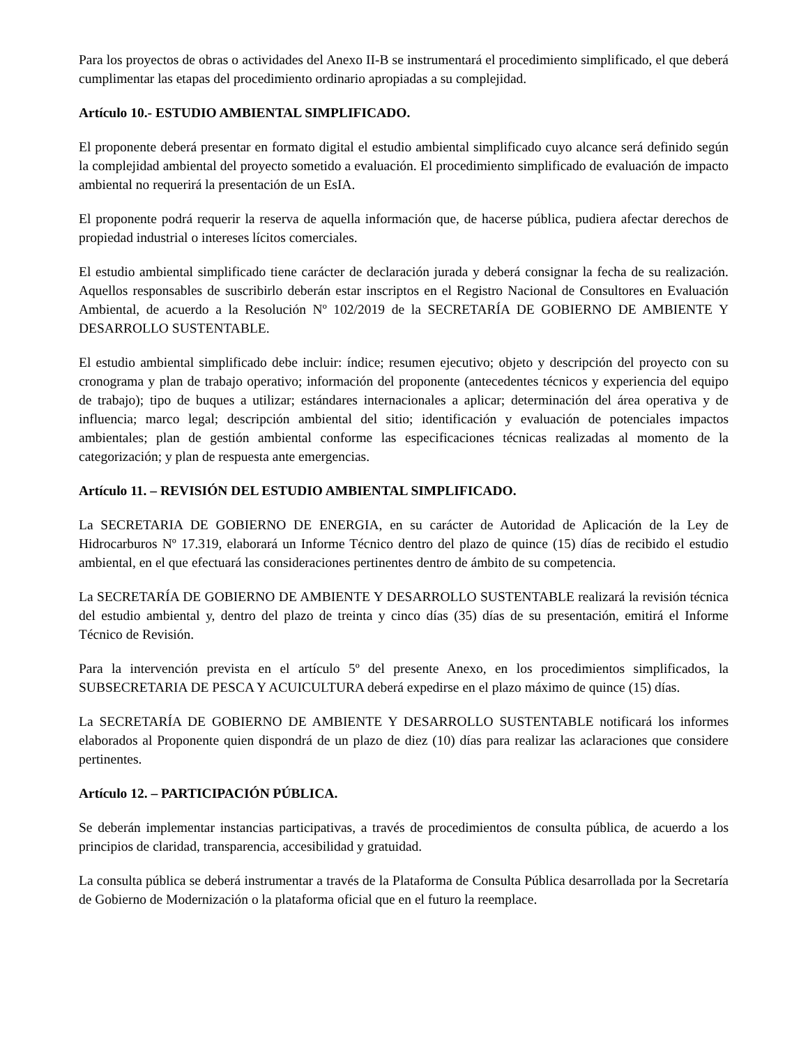Para los proyectos de obras o actividades del Anexo II-B se instrumentará el procedimiento simplificado, el que deberá cumplimentar las etapas del procedimiento ordinario apropiadas a su complejidad.
Artículo 10.- ESTUDIO AMBIENTAL SIMPLIFICADO.
El proponente deberá presentar en formato digital el estudio ambiental simplificado cuyo alcance será definido según la complejidad ambiental del proyecto sometido a evaluación. El procedimiento simplificado de evaluación de impacto ambiental no requerirá la presentación de un EsIA.
El proponente podrá requerir la reserva de aquella información que, de hacerse pública, pudiera afectar derechos de propiedad industrial o intereses lícitos comerciales.
El estudio ambiental simplificado tiene carácter de declaración jurada y deberá consignar la fecha de su realización. Aquellos responsables de suscribirlo deberán estar inscriptos en el Registro Nacional de Consultores en Evaluación Ambiental, de acuerdo a la Resolución Nº 102/2019 de la SECRETARÍA DE GOBIERNO DE AMBIENTE Y DESARROLLO SUSTENTABLE.
El estudio ambiental simplificado debe incluir: índice; resumen ejecutivo; objeto y descripción del proyecto con su cronograma y plan de trabajo operativo; información del proponente (antecedentes técnicos y experiencia del equipo de trabajo); tipo de buques a utilizar; estándares internacionales a aplicar; determinación del área operativa y de influencia; marco legal; descripción ambiental del sitio; identificación y evaluación de potenciales impactos ambientales; plan de gestión ambiental conforme las especificaciones técnicas realizadas al momento de la categorización; y plan de respuesta ante emergencias.
Artículo 11. – REVISIÓN DEL ESTUDIO AMBIENTAL SIMPLIFICADO.
La SECRETARIA DE GOBIERNO DE ENERGIA, en su carácter de Autoridad de Aplicación de la Ley de Hidrocarburos Nº 17.319, elaborará un Informe Técnico dentro del plazo de quince (15) días de recibido el estudio ambiental, en el que efectuará las consideraciones pertinentes dentro de ámbito de su competencia.
La SECRETARÍA DE GOBIERNO DE AMBIENTE Y DESARROLLO SUSTENTABLE realizará la revisión técnica del estudio ambiental y, dentro del plazo de treinta y cinco días (35) días de su presentación, emitirá el Informe Técnico de Revisión.
Para la intervención prevista en el artículo 5º del presente Anexo, en los procedimientos simplificados, la SUBSECRETARIA DE PESCA Y ACUICULTURA deberá expedirse en el plazo máximo de quince (15) días.
La SECRETARÍA DE GOBIERNO DE AMBIENTE Y DESARROLLO SUSTENTABLE notificará los informes elaborados al Proponente quien dispondrá de un plazo de diez (10) días para realizar las aclaraciones que considere pertinentes.
Artículo 12. – PARTICIPACIÓN PÚBLICA.
Se deberán implementar instancias participativas, a través de procedimientos de consulta pública, de acuerdo a los principios de claridad, transparencia, accesibilidad y gratuidad.
La consulta pública se deberá instrumentar a través de la Plataforma de Consulta Pública desarrollada por la Secretaría de Gobierno de Modernización o la plataforma oficial que en el futuro la reemplace.